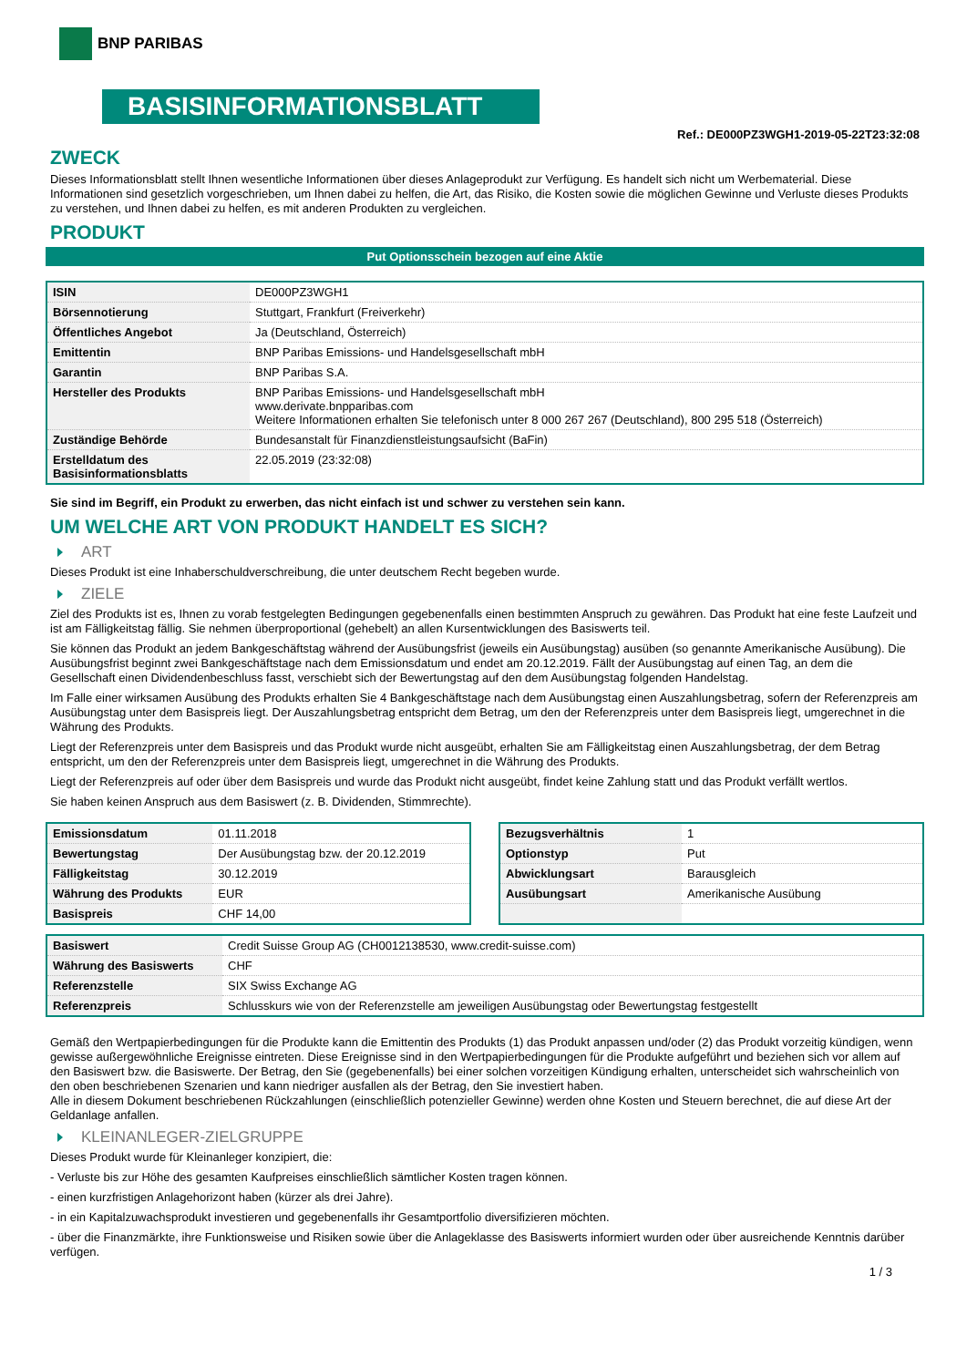BNP PARIBAS
BASISINFORMATIONSBLATT
Ref.: DE000PZ3WGH1-2019-05-22T23:32:08
ZWECK
Dieses Informationsblatt stellt Ihnen wesentliche Informationen über dieses Anlageprodukt zur Verfügung. Es handelt sich nicht um Werbematerial. Diese Informationen sind gesetzlich vorgeschrieben, um Ihnen dabei zu helfen, die Art, das Risiko, die Kosten sowie die möglichen Gewinne und Verluste dieses Produkts zu verstehen, und Ihnen dabei zu helfen, es mit anderen Produkten zu vergleichen.
PRODUKT
Put Optionsschein bezogen auf eine Aktie
| ISIN | DE000PZ3WGH1 |
| Börsennotierung | Stuttgart, Frankfurt (Freiverkehr) |
| Öffentliches Angebot | Ja (Deutschland, Österreich) |
| Emittentin | BNP Paribas Emissions- und Handelsgesellschaft mbH |
| Garantin | BNP Paribas S.A. |
| Hersteller des Produkts | BNP Paribas Emissions- und Handelsgesellschaft mbH www.derivate.bnpparibas.com Weitere Informationen erhalten Sie telefonisch unter 8 000 267 267 (Deutschland), 800 295 518 (Österreich) |
| Zuständige Behörde | Bundesanstalt für Finanzdienstleistungsaufsicht (BaFin) |
| Erstelldatum des Basisinformationsblatts | 22.05.2019 (23:32:08) |
Sie sind im Begriff, ein Produkt zu erwerben, das nicht einfach ist und schwer zu verstehen sein kann.
UM WELCHE ART VON PRODUKT HANDELT ES SICH?
ART
Dieses Produkt ist eine Inhaberschuldverschreibung, die unter deutschem Recht begeben wurde.
ZIELE
Ziel des Produkts ist es, Ihnen zu vorab festgelegten Bedingungen gegebenenfalls einen bestimmten Anspruch zu gewähren. Das Produkt hat eine feste Laufzeit und ist am Fälligkeitstag fällig. Sie nehmen überproportional (gehebelt) an allen Kursentwicklungen des Basiswerts teil.
Sie können das Produkt an jedem Bankgeschäftstag während der Ausübungsfrist (jeweils ein Ausübungstag) ausüben (so genannte Amerikanische Ausübung). Die Ausübungsfrist beginnt zwei Bankgeschäftstage nach dem Emissionsdatum und endet am 20.12.2019. Fällt der Ausübungstag auf einen Tag, an dem die Gesellschaft einen Dividendenbeschluss fasst, verschiebt sich der Bewertungstag auf den dem Ausübungstag folgenden Handelstag.
Im Falle einer wirksamen Ausübung des Produkts erhalten Sie 4 Bankgeschäftstage nach dem Ausübungstag einen Auszahlungsbetrag, sofern der Referenzpreis am Ausübungstag unter dem Basispreis liegt. Der Auszahlungsbetrag entspricht dem Betrag, um den der Referenzpreis unter dem Basispreis liegt, umgerechnet in die Währung des Produkts.
Liegt der Referenzpreis unter dem Basispreis und das Produkt wurde nicht ausgeübt, erhalten Sie am Fälligkeitstag einen Auszahlungsbetrag, der dem Betrag entspricht, um den der Referenzpreis unter dem Basispreis liegt, umgerechnet in die Währung des Produkts.
Liegt der Referenzpreis auf oder über dem Basispreis und wurde das Produkt nicht ausgeübt, findet keine Zahlung statt und das Produkt verfällt wertlos.
Sie haben keinen Anspruch aus dem Basiswert (z. B. Dividenden, Stimmrechte).
| Emissionsdatum | 01.11.2018 |
| Bewertungstag | Der Ausübungstag bzw. der 20.12.2019 |
| Fälligkeitstag | 30.12.2019 |
| Währung des Produkts | EUR |
| Basispreis | CHF 14,00 |
| Bezugsverhältnis | 1 |
| Optionstyp | Put |
| Abwicklungsart | Barausgleich |
| Ausübungsart | Amerikanische Ausübung |
| Basiswert | Credit Suisse Group AG (CH0012138530, www.credit-suisse.com) |
| Währung des Basiswerts | CHF |
| Referenzstelle | SIX Swiss Exchange AG |
| Referenzpreis | Schlusskurs wie von der Referenzstelle am jeweiligen Ausübungstag oder Bewertungstag festgestellt |
Gemäß den Wertpapierbedingungen für die Produkte kann die Emittentin des Produkts (1) das Produkt anpassen und/oder (2) das Produkt vorzeitig kündigen, wenn gewisse außergewöhnliche Ereignisse eintreten. Diese Ereignisse sind in den Wertpapierbedingungen für die Produkte aufgeführt und beziehen sich vor allem auf den Basiswert bzw. die Basiswerte. Der Betrag, den Sie (gegebenenfalls) bei einer solchen vorzeitigen Kündigung erhalten, unterscheidet sich wahrscheinlich von den oben beschriebenen Szenarien und kann niedriger ausfallen als der Betrag, den Sie investiert haben.
Alle in diesem Dokument beschriebenen Rückzahlungen (einschließlich potenzieller Gewinne) werden ohne Kosten und Steuern berechnet, die auf diese Art der Geldanlage anfallen.
KLEINANLEGER-ZIELGRUPPE
Dieses Produkt wurde für Kleinanleger konzipiert, die:
- Verluste bis zur Höhe des gesamten Kaufpreises einschließlich sämtlicher Kosten tragen können.
- einen kurzfristigen Anlagehorizont haben (kürzer als drei Jahre).
- in ein Kapitalzuwachsprodukt investieren und gegebenenfalls ihr Gesamtportfolio diversifizieren möchten.
- über die Finanzmärkte, ihre Funktionsweise und Risiken sowie über die Anlageklasse des Basiswerts informiert wurden oder über ausreichende Kenntnis darüber verfügen.
1 / 3